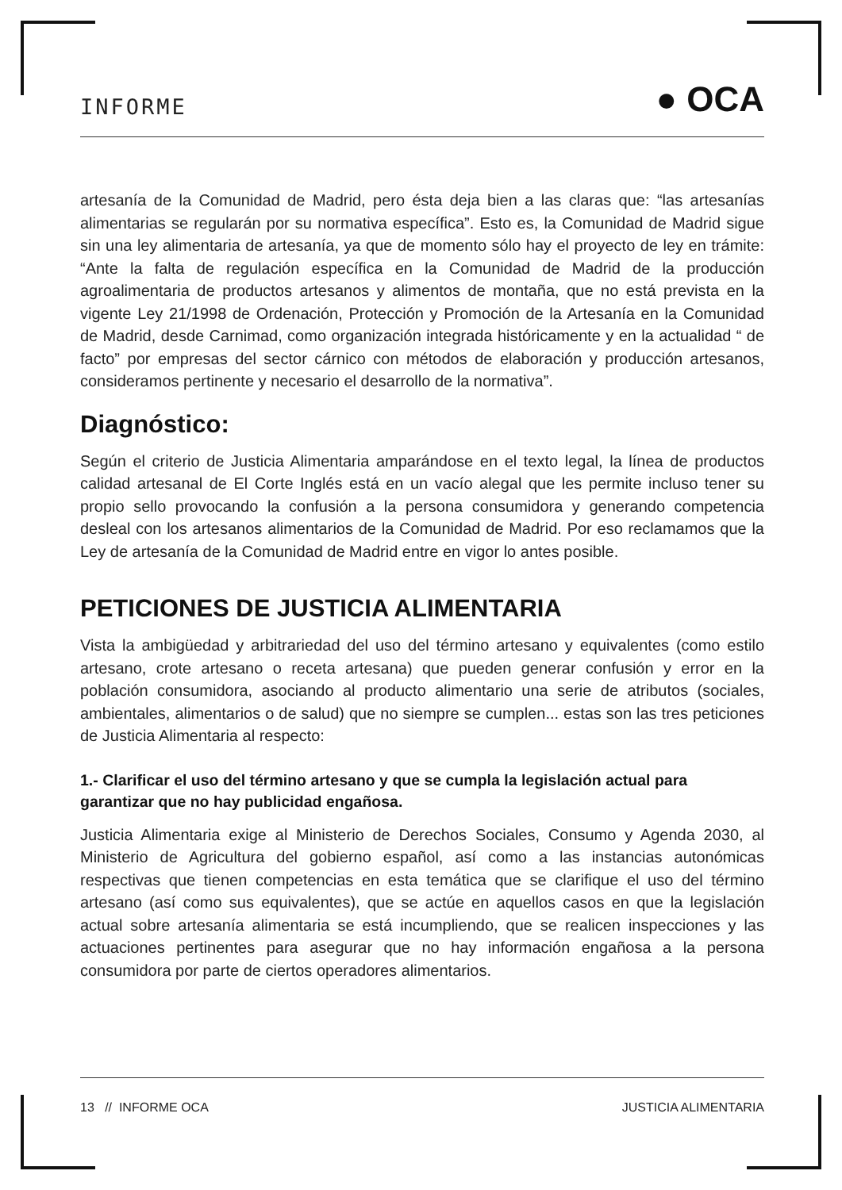INFORME ● OCA
artesanía de la Comunidad de Madrid, pero ésta deja bien a las claras que: “las artesanías alimentarias se regularán por su normativa específica”. Esto es, la Comunidad de Madrid sigue sin una ley alimentaria de artesanía, ya que de momento sólo hay el proyecto de ley en trámite: “Ante la falta de regulación específica en la Comunidad de Madrid de la producción agroalimentaria de productos artesanos y alimentos de montaña, que no está prevista en la vigente Ley 21/1998 de Ordenación, Protección y Promoción de la Artesanía en la Comunidad de Madrid, desde Carnimad, como organización integrada históricamente y en la actualidad “ de facto” por empresas del sector cárnico con métodos de elaboración y producción artesanos, consideramos pertinente y necesario el desarrollo de la normativa”.
Diagnóstico:
Según el criterio de Justicia Alimentaria amparándose en el texto legal, la línea de productos calidad artesanal de El Corte Inglés está en un vacío alegal que les permite incluso tener su propio sello provocando la confusión a la persona consumidora y generando competencia desleal con los artesanos alimentarios de la Comunidad de Madrid. Por eso reclamamos que la Ley de artesanía de la Comunidad de Madrid entre en vigor lo antes posible.
PETICIONES DE JUSTICIA ALIMENTARIA
Vista la ambigüedad y arbitrariedad del uso del término artesano y equivalentes (como estilo artesano, crote artesano o receta artesana) que pueden generar confusión y error en la población consumidora, asociando al producto alimentario una serie de atributos (sociales, ambientales, alimentarios o de salud) que no siempre se cumplen... estas son las tres peticiones de Justicia Alimentaria al respecto:
1.- Clarificar el uso del término artesano y que se cumpla la legislación actual para garantizar que no hay publicidad engañosa.
Justicia Alimentaria exige al Ministerio de Derechos Sociales, Consumo y Agenda 2030, al Ministerio de Agricultura del gobierno español, así como a las instancias autonómicas respectivas que tienen competencias en esta temática que se clarifique el uso del término artesano (así como sus equivalentes), que se actúe en aquellos casos en que la legislación actual sobre artesanía alimentaria se está incumpliendo, que se realicen inspecciones y las actuaciones pertinentes para asegurar que no hay información engañosa a la persona consumidora por parte de ciertos operadores alimentarios.
13 // INFORME OCA JUSTICIA ALIMENTARIA